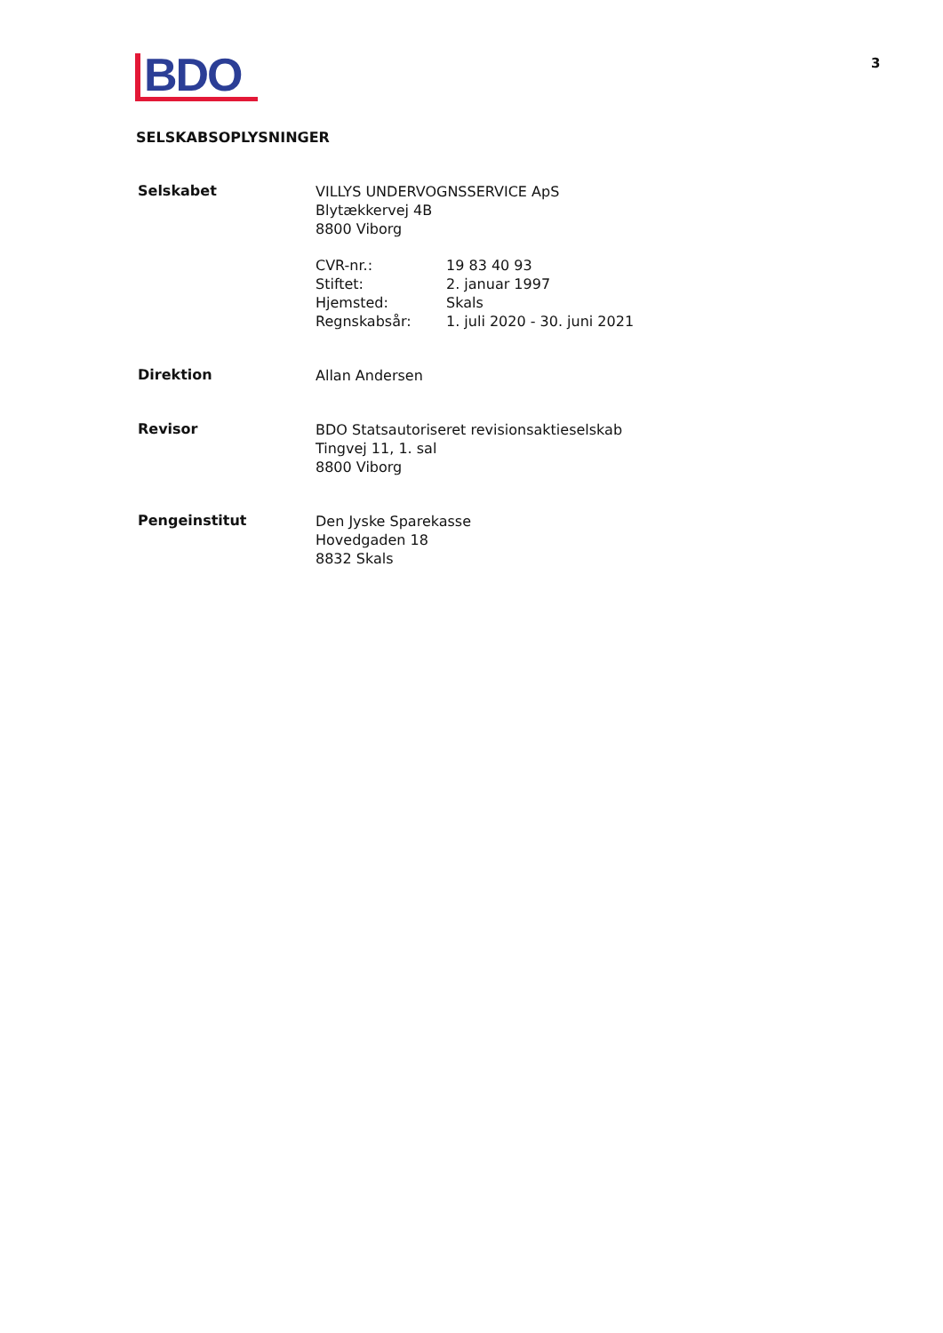BDO 3
SELSKABSOPLYSNINGER
Selskabet
VILLYS UNDERVOGNSSERVICE ApS
Blytækkervej 4B
8800 Viborg
CVR-nr.:
Stiftet:
Hjemsted:
Regnskabsår:
19 83 40 93
2. januar 1997
Skals
1. juli 2020 - 30. juni 2021
Direktion
Allan Andersen
Revisor
BDO Statsautoriseret revisionsaktieselskab
Tingvej 11, 1. sal
8800 Viborg
Pengeinstitut
Den Jyske Sparekasse
Hovedgaden 18
8832 Skals